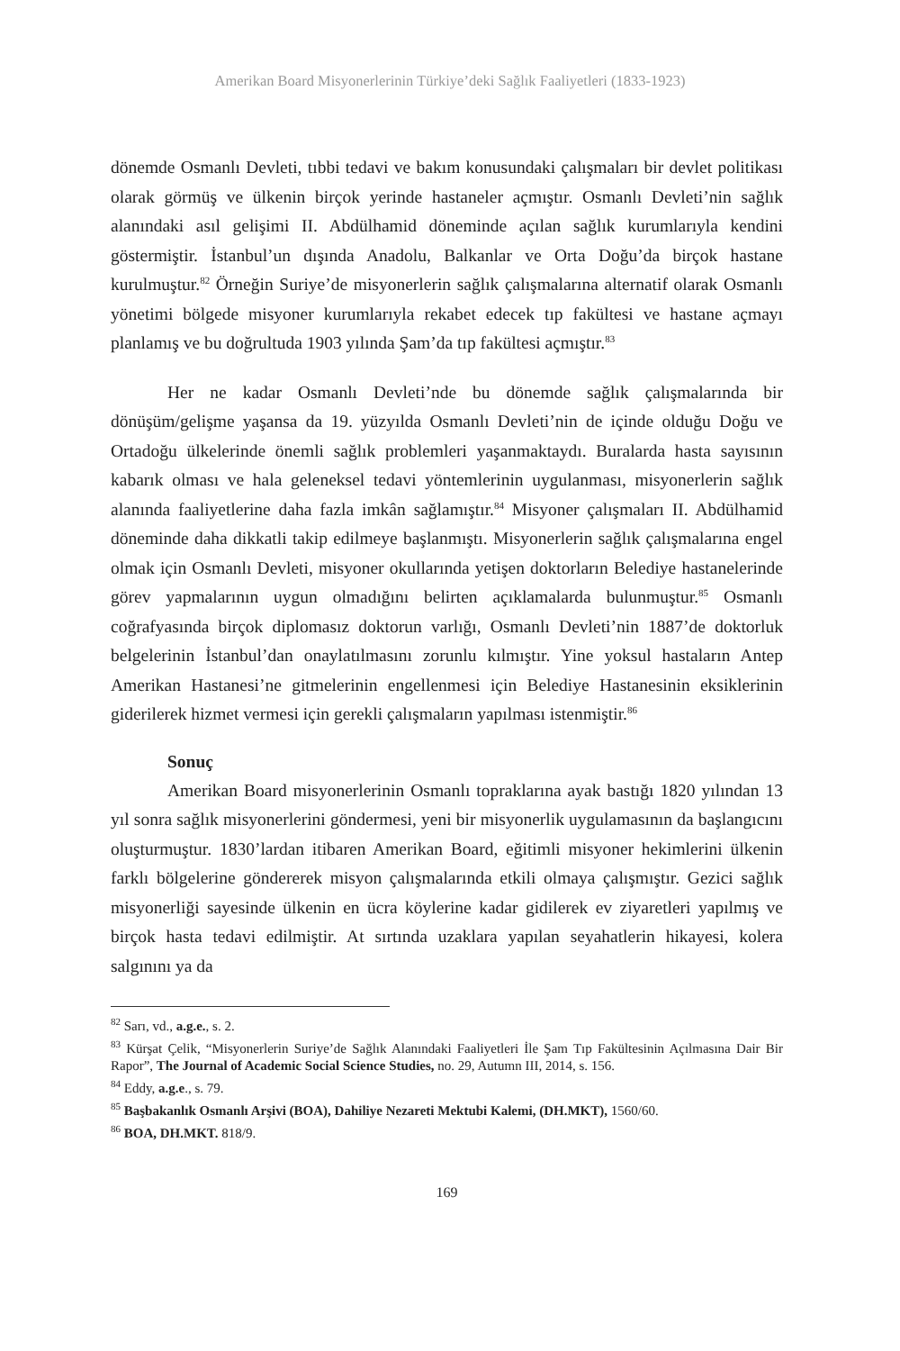Amerikan Board Misyonerlerinin Türkiye’deki Sağlık Faaliyetleri (1833-1923)
dönemde Osmanlı Devleti, tıbbi tedavi ve bakım konusundaki çalışmaları bir devlet politikası olarak görmüş ve ülkenin birçok yerinde hastaneler açmıştır. Osmanlı Devleti’nin sağlık alanındaki asıl gelişimi II. Abdülhamid döneminde açılan sağlık kurumlarıyla kendini göstermiştir. İstanbul’un dışında Anadolu, Balkanlar ve Orta Doğu’da birçok hastane kurulmuştur.<sup>82</sup> Örneğin Suriye’de misyonerlerin sağlık çalışmalarına alternatif olarak Osmanlı yönetimi bölgede misyoner kurumlarıyla rekabet edecek tıp fakültesi ve hastane açmayı planlamış ve bu doğrultuda 1903 yılında Şam’da tıp fakültesi açmıştır.<sup>83</sup>
Her ne kadar Osmanlı Devleti’nde bu dönemde sağlık çalışmalarında bir dönüşüm/gelişme yaşansa da 19. yüzyılda Osmanlı Devleti’nin de içinde olduğu Doğu ve Ortadoğu ülkelerinde önemli sağlık problemleri yaşanmaktaydı. Buralarda hasta sayısının kabarık olması ve hala geleneksel tedavi yöntemlerinin uygulanması, misyonerlerin sağlık alanında faaliyetlerine daha fazla imkân sağlamıştır.<sup>84</sup> Misyoner çalışmaları II. Abdülhamid döneminde daha dikkatli takip edilmeye başlanmıştı. Misyonerlerin sağlık çalışmalarına engel olmak için Osmanlı Devleti, misyoner okullarında yetişen doktorların Belediye hastanelerinde görev yapmalarının uygun olmadığını belirten açıklamalarda bulunmuştur.<sup>85</sup> Osmanlı coğrafyasında birçok diplomasız doktorun varlığı, Osmanlı Devleti’nin 1887’de doktorluk belgelerinin İstanbul’dan onaylatılmasını zorunlu kılmıştır. Yine yoksul hastaların Antep Amerikan Hastanesi’ne gitmelerinin engellenmesi için Belediye Hastanesinin eksiklerinin giderilerek hizmet vermesi için gerekli çalışmaların yapılması istenmiştir.<sup>86</sup>
Sonuç
Amerikan Board misyonerlerinin Osmanlı topraklarına ayak bastığı 1820 yılından 13 yıl sonra sağlık misyonerlerini göndermesi, yeni bir misyonerlik uygulamasının da başlangıcını oluşturmuştur. 1830’lardan itibaren Amerikan Board, eğitimli misyoner hekimlerini ülkenin farklı bölgelerine göndererek misyon çalışmalarında etkili olmaya çalışmıştır. Gezici sağlık misyonerliği sayesinde ülkenin en ücra köylerine kadar gidilerek ev ziyaretleri yapılmış ve birçok hasta tedavi edilmiştir. At sırtında uzaklara yapılan seyahatlerin hikayesi, kolera salgınını ya da
<sup>82</sup> Sarı, vd., a.g.e., s. 2.
<sup>83</sup> Kürşat Çelik, “Misyonerlerin Suriye’de Sağlık Alanındaki Faaliyetleri İle Şam Tıp Fakültesinin Açılmasına Dair Bir Rapor”, The Journal of Academic Social Science Studies, no. 29, Autumn III, 2014, s. 156.
<sup>84</sup> Eddy, a.g.e., s. 79.
<sup>85</sup> Başbakanlık Osmanlı Arşivi (BOA), Dahiliye Nezareti Mektubi Kalemi, (DH.MKT), 1560/60.
<sup>86</sup> BOA, DH.MKT. 818/9.
169